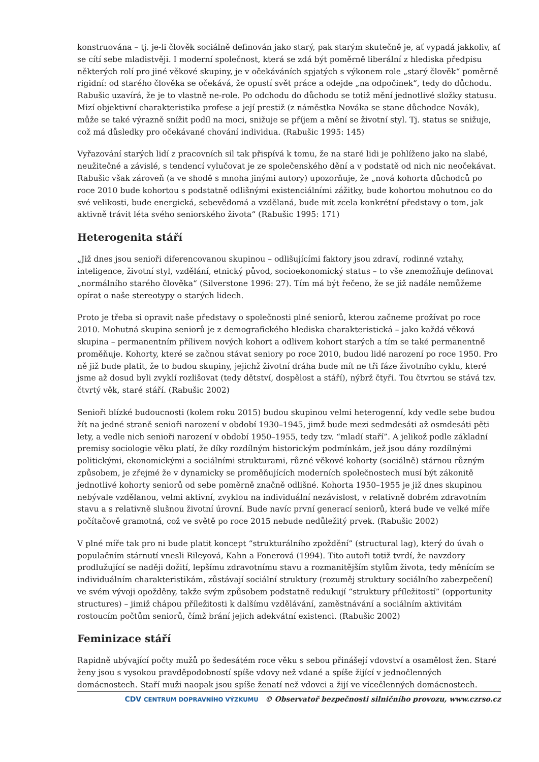konstruována – tj. je-li člověk sociálně definován jako starý, pak starým skutečně je, ať vypadá jakkoliv, ať se cítí sebe mladistvěji. I moderní společnost, která se zdá být poměrně liberální z hlediska předpisu některých rolí pro jiné věkové skupiny, je v očekáváních spjatých s výkonem role „starý člověk“ poměrně rigidní: od starého člověka se očekává, že opustí svět práce a odejde „na odpočinek“, tedy do důchodu. Rabušic uzavírá, že je to vlastně ne-role. Po odchodu do důchodu se totiž mění jednotlivé složky statusu. Mizí objektivní charakteristika profese a její prestiž (z náměstka Nováka se stane důchodce Novák), může se také výrazně snížit podíl na moci, snižuje se příjem a mění se životní styl. Tj. status se snižuje, což má důsledky pro očekávané chování individua. (Rabušic 1995: 145)
Vyřazování starých lidí z pracovních sil tak přispívá k tomu, že na staré lidi je pohlíženo jako na slabé, neužitečné a závislé, s tendencí vylučovat je ze společenského dění a v podstatě od nich nic neočekávat. Rabušic však zároveň (a ve shodě s mnoha jinými autory) upozorňuje, že „nová kohorta důchodců po roce 2010 bude kohortou s podstatně odlišnými existenciálními zážitky, bude kohortou mohutnou co do své velikosti, bude energická, sebevědomá a vzdělaná, bude mít zcela konkrétní představy o tom, jak aktivně trávit léta svého seniorského života“ (Rabušic 1995: 171)
Heterogenita stáří
„Již dnes jsou senioři diferencovanou skupinou – odlišujícími faktory jsou zdraví, rodinné vztahy, inteligence, životní styl, vzdělání, etnický původ, socioekonomický status – to vše znemožňuje definovat „normálního starého člověka“ (Silverstone 1996: 27). Tím má být řečeno, že se již nadále nemůžeme opírat o naše stereotypy o starých lidech.
Proto je třeba si opravit naše představy o společnosti plné seniorů, kterou začneme prožívat po roce 2010. Mohutná skupina seniorů je z demografického hlediska charakteristická – jako každá věková skupina – permanentním přílivem nových kohort a odlivem kohort starých a tím se také permanentně proměňuje. Kohorty, které se začnou stávat seniory po roce 2010, budou lidé narození po roce 1950. Pro ně již bude platit, že to budou skupiny, jejichž životní dráha bude mít ne tři fáze životního cyklu, které jsme až dosud byli zvyklí rozlišovat (tedy dětství, dospělost a stáří), nýbrž čtyři. Tou čtvrtou se stává tzv. čtvrtý věk, staré stáří. (Rabušic 2002)
Senioři blízké budoucnosti (kolem roku 2015) budou skupinou velmi heterogenní, kdy vedle sebe budou žít na jedné straně senioři narození v období 1930–1945, jimž bude mezi sedmdesáti až osmdesáti pěti lety, a vedle nich senioři narození v období 1950–1955, tedy tzv. “mladí staří”. A jelikož podle základní premisy sociologie věku platí, že díky rozdílným historickým podmínkám, jež jsou dány rozdílnými politickými, ekonomickými a sociálními strukturami, různé věkové kohorty (sociálně) stárnou různým způsobem, je zřejmé že v dynamicky se proměňujících moderních společnostech musí být zákonitě jednotlivé kohorty seniorů od sebe poměrně značně odlišné. Kohorta 1950–1955 je již dnes skupinou nebývale vzdělanou, velmi aktivní, zvyklou na individuální nezávislost, v relativně dobrém zdravotním stavu a s relativně slušnou životní úrovní. Bude navíc první generací seniorů, která bude ve velké míře počítačově gramotná, což ve světě po roce 2015 nebude nedůležitý prvek. (Rabušic 2002)
V plné míře tak pro ni bude platit koncept “strukturálního zpoždění” (structural lag), který do úvah o populačním stárnutí vnesli Rileyová, Kahn a Fonerová (1994). Tito autoři totiž tvrdí, že navzdory prodlužující se naději dožití, lepšímu zdravotnímu stavu a rozmanitějším stylům života, tedy měnícím se individuálním charakteristikám, zůstávají sociální struktury (rozuměj struktury sociálního zabezpečení) ve svém vývoji opožděny, takže svým způsobem podstatně redukují “struktury příležitostí” (opportunity structures) – jimiž chápou příležitosti k dalšímu vzdělávání, zaměstnávání a sociálním aktivitám rostoucím počtům seniorů, čímž brání jejich adekvátní existenci. (Rabušic 2002)
Feminizace stáří
Rapidně ubývající počty mužů po šedesátém roce věku s sebou přinášejí vdovství a osamělost žen. Staré ženy jsou s vysokou pravděpodobností spíše vdovy než vdané a spíše žijící v jednočlenných domácnostech. Staří muži naopak jsou spíše ženatí než vdovci a žijí ve vícečlenných domácnostech.
CDV CENTRUM DOPRAVNÍHO VÝZKUMU © Observatoř bezpečnosti silničního provozu, www.czrso.cz